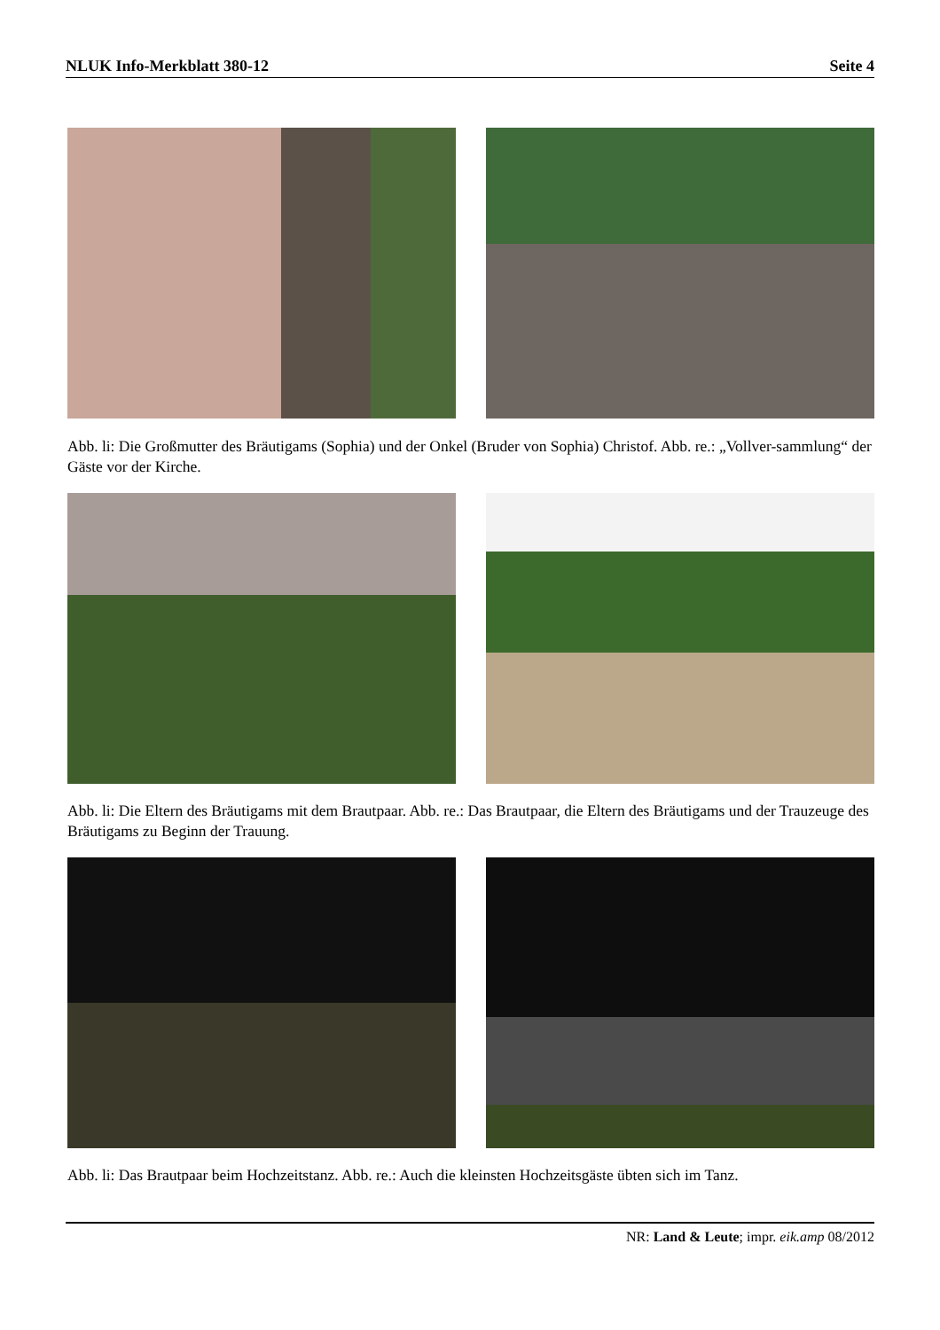NLUK Info-Merkblatt 380-12 Seite 4
Abb. li: Die Großmutter des Bräutigams (Sophia) und der Onkel (Bruder von Sophia) Christof. Abb. re.: „Vollver-sammlung“ der Gäste vor der Kirche.
Abb. li: Die Eltern des Bräutigams mit dem Brautpaar. Abb. re.: Das Brautpaar, die Eltern des Bräutigams und der Trauzeuge des Bräutigams zu Beginn der Trauung.
Abb. li: Das Brautpaar beim Hochzeitstanz. Abb. re.: Auch die kleinsten Hochzeitsgäste übten sich im Tanz.
NR: Land & Leute; impr. eik.amp 08/2012